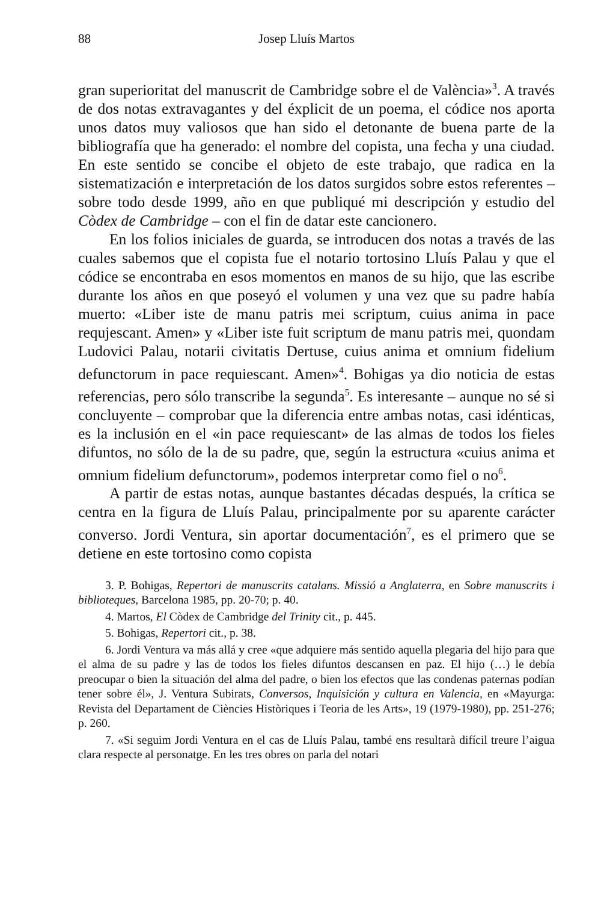88 Josep Lluís Martos
gran superioritat del manuscrit de Cambridge sobre el de València»<sup>3</sup>. A través de dos notas extravagantes y del éxplicit de un poema, el códice nos aporta unos datos muy valiosos que han sido el detonante de buena parte de la bibliografía que ha generado: el nombre del copista, una fecha y una ciudad. En este sentido se concibe el objeto de este trabajo, que radica en la sistematización e interpretación de los datos surgidos sobre estos referentes – sobre todo desde 1999, año en que publiqué mi descripción y estudio del Còdex de Cambridge – con el fin de datar este cancionero.
En los folios iniciales de guarda, se introducen dos notas a través de las cuales sabemos que el copista fue el notario tortosino Lluís Palau y que el códice se encontraba en esos momentos en manos de su hijo, que las escribe durante los años en que poseyó el volumen y una vez que su padre había muerto: «Liber iste de manu patris mei scriptum, cuius anima in pace requjescant. Amen» y «Liber iste fuit scriptum de manu patris mei, quondam Ludovici Palau, notarii civitatis Dertuse, cuius anima et omnium fidelium defunctorum in pace requiescant. Amen»<sup>4</sup>. Bohigas ya dio noticia de estas referencias, pero sólo transcribe la segunda<sup>5</sup>. Es interesante – aunque no sé si concluyente – comprobar que la diferencia entre ambas notas, casi idénticas, es la inclusión en el «in pace requiescant» de las almas de todos los fieles difuntos, no sólo de la de su padre, que, según la estructura «cuius anima et omnium fidelium defunctorum», podemos interpretar como fiel o no<sup>6</sup>.
A partir de estas notas, aunque bastantes décadas después, la crítica se centra en la figura de Lluís Palau, principalmente por su aparente carácter converso. Jordi Ventura, sin aportar documentación<sup>7</sup>, es el primero que se detiene en este tortosino como copista
3. P. Bohigas, Repertori de manuscrits catalans. Missió a Anglaterra, en Sobre manuscrits i biblioteques, Barcelona 1985, pp. 20-70; p. 40.
4. Martos, El Còdex de Cambridge del Trinity cit., p. 445.
5. Bohigas, Repertori cit., p. 38.
6. Jordi Ventura va más allá y cree «que adquiere más sentido aquella plegaria del hijo para que el alma de su padre y las de todos los fieles difuntos descansen en paz. El hijo (…) le debía preocupar o bien la situación del alma del padre, o bien los efectos que las condenas paternas podían tener sobre él», J. Ventura Subirats, Conversos, Inquisición y cultura en Valencia, en «Mayurga: Revista del Departament de Ciències Històriques i Teoria de les Arts», 19 (1979-1980), pp. 251-276; p. 260.
7. «Si seguim Jordi Ventura en el cas de Lluís Palau, també ens resultarà difícil treure l’aigua clara respecte al personatge. En les tres obres on parla del notari